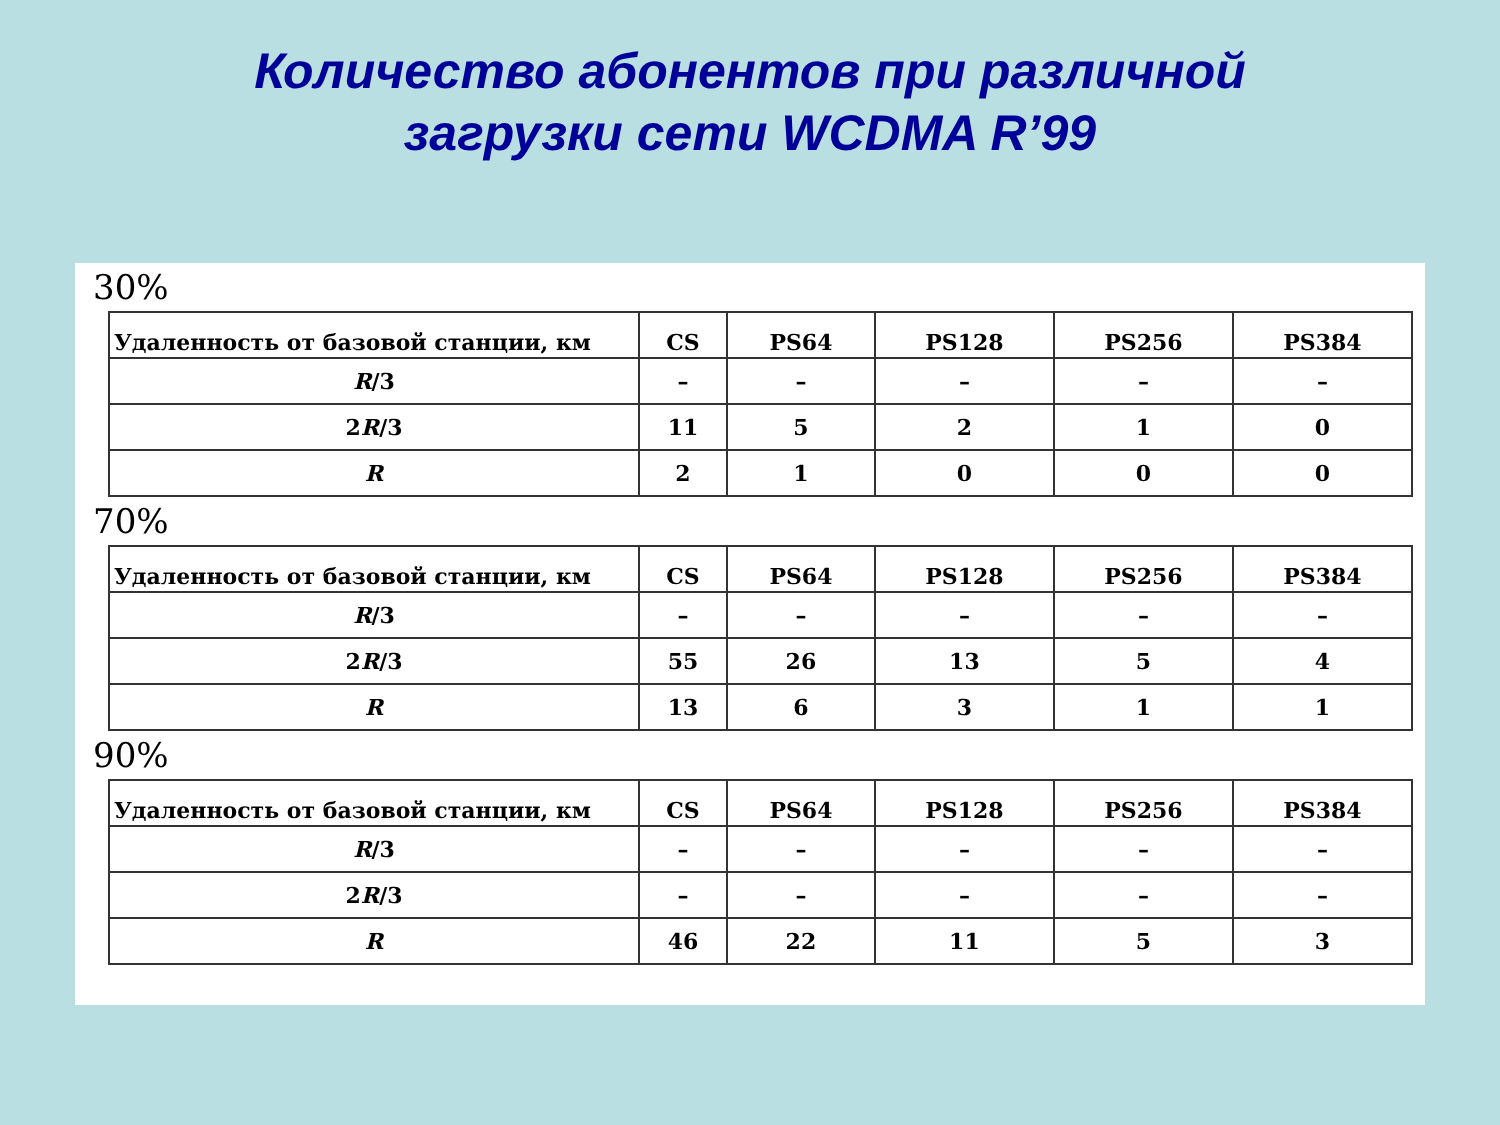Количество абонентов при различной
загрузки сети WCDMA R’99
30%
| Удаленность от базовой станции, км | CS | PS64 | PS128 | PS256 | PS384 |
| --- | --- | --- | --- | --- | --- |
| R /3 | – | – | – | – | – |
| 2 R /3 | 11 | 5 | 2 | 1 | 0 |
| R | 2 | 1 | 0 | 0 | 0 |
70%
| Удаленность от базовой станции, км | CS | PS64 | PS128 | PS256 | PS384 |
| --- | --- | --- | --- | --- | --- |
| R /3 | – | – | – | – | – |
| 2 R /3 | 55 | 26 | 13 | 5 | 4 |
| R | 13 | 6 | 3 | 1 | 1 |
90%
| Удаленность от базовой станции, км | CS | PS64 | PS128 | PS256 | PS384 |
| --- | --- | --- | --- | --- | --- |
| R /3 | – | – | – | – | – |
| 2 R /3 | – | – | – | – | – |
| R | 46 | 22 | 11 | 5 | 3 |